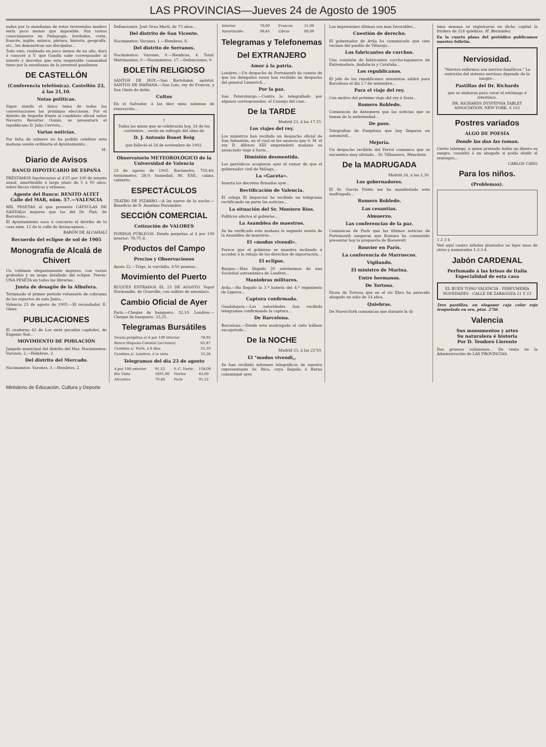LAS PROVINCIAS—Jueves 24 de Agosto de 1905
zados por la enseñanza de estas reverendas madres sería poco menos que imposible. Sus vastos conocimientos en Pedagogía, bordados, corte, francés, inglés, música, pintura, historia, geografía, etc., les demuestran sus discípulas...
Todo esto, realizado en poco menos de un año, dará á conocer á V. que Gandía sabe corresponder al interés y desvelos que esta respetable comunidad tiene por la enseñanza de la juventud gandiense.
DE CASTELLÓN
(Conferencia telefónica). Castellón 23, á las 21,10.
Notas políticas.
Sigue siendo el único tema de todas las conversaciones las próximas elecciones. Por el distrito de Segorbe frente al candidato oficial señor Navarro Reverter Gomis, se presentará el republicano D. Julio Cervera...
Varias noticias.
Por falta de número no ha podido celebrar esta mañana sesión ordinaria el Ayuntamiento...
M.
Diario de Avisos
BANCO HIPOTECARIO DE ESPAÑA
PRÉSTAMOS hipotecarios al 4'25 por 100 de interés anual, amortizable á largo plazo de 5 á 50 años, sobre fincas rústicas y urbanas.
Agente del Banco: BENITO ALTET
Calle del MAR, núm. 57.—VALENCIA
MIL PESETAS al que presente CÁPSULAS DE SANDALO mejores que las del Dr. Pizá, de Barcelona...
El Ayuntamiento saca á concurso el derribo de la casa núm. 12 de la calle de Arrancapinos...
BARÓN DE ALCAHALÍ
Recuerdo del eclipse de sol de 1905
Monografía de Alcalá de Chivert
Un volúmen elegantemente impreso, con varios grabados y un mapa detallado del eclipse. Precio: UNA PESETA en todas las librerías.
Junta de desagüe de la Albufera.
Terminado el primer período voluntario de cobranza de los repartos de esta Junta...
Valencia 23 de agosto de 1905.—El recaudador, E. Giner.
PUBLICACIONES
El cuaderno 42 de Los siete pecados capitales, de Eugenio Sué...
MOVIMIENTO DE POBLACIÓN
Juzgado municipal del distrito del Mar. Nacimientos: Varones, 2.—Hembras, 2.
Del distrito del Mercado.
Nacimientos: Varones, 3.—Hembras, 2.
Defunciones: José Grau Martí, de 73 años...
Del distrito de San Vicente.
Nacimientos: Varones, 1.—Hembras, 8.
Del distrito de Serranos.
Nacimientos: Varones, 0.—Hembras, 4. Total: Matrimonios, 0.—Nacimientos, 17.—Defunciones, 9.
BOLETÍN RELIGIOSO
SANTOS DE HOY.—San Bartolomé, apóstol. SANTOS DE MAÑANA.—San Luis, rey de Francia, y San Ginés de Arlés.
Cultos
En el Salvador, á las diez misa solemne de renovación...
†
Todas las misas que se celebrarán hoy, 24 de los corrientes... serán en sufragio del alma de
D. J. Antonio Bonet Reig
que falleció el 24 de noviembre de 1902.
Observatorio METEOROLÓGICO de la Universidad de Valencia
23 de agosto de 1905. Barómetro, 759,40; termómetro, 28,0; humedad, 86, ESE.; calma, cubierto.
ESPECTÁCULOS
TEATRO DE PIZARRO.—A las nueve de la noche.—Beneficio de D. Anselmo Fernández.
SECCIÓN COMERCIAL
Cotización de VALORES
FONDOS PÚBLICOS. Deuda perpetua al 4 por 100 interior: 78,75 d.
Productos del Campo
Precios y Observaciones
Ayora 22.—Trigo, la varchilla, 4'50 pesetas...
Movimiento del Puerto
BUQUES ENTRADOS EL 23 DE AGOSTO. Vapor Normandie, de Granville, con sulfato de amoníaco.
Cambio Oficial de Ayer
París.—Cheque de banquero: 32,10. Londres.—Cheque de banquero: 33,25.
Telegramas Bursátiles
| Deuda perpétua al 4 por 100 interior | 78,95 |
| Banco Hispano-Colonial (acciones) | 63,87 |
| Cambios s/. París, á 8 días | 25,10 |
| Cambios s/. Londres, á la vista | 33,28 |
Telegramas del día 23 de agosto
| 4 por 100 exterior | 91,52 | F.-C. Norte | 158,00 |
| Río Tinto | 1691,00 | Nortes | 43,90 |
| Alicantes | 79,40 | París | 91,52 |
| Interior | 70,00 | Francos | 31,90 |
| Amortizable | 98,45 | Libras | 00,00 |
Telegramas y Telefonemas
Del EXTRANJERO
Amor á la patria.
Londres.—Un despacho de Portsmouth da cuenta de que los delegados rusos han recibido un despacho del general Lienevich...
Por la paz.
San Petersburgo.—Contra lo telegrafiado por algunos corresponsales, el Consejo del czar...
De la TARDE
Madrid 23, á las 17,15.
Los viajes del rey.
Los ministros han recibido un despacho oficial de San Sebastián, en el cual se les anuncia que S. M. el rey D. Alfonso XIII emprenderá mañana su anunciado viaje á Soria...
Dimisión desmentida.
Los periódicos acogieron ayer el rumor de que el gobernador civil de Málaga...
La «Gaceta».
Inserta los decretos firmados ayer...
Rectificación de Valencia.
El colega El Imparcial ha recibido un telegrama rectificando en parte las noticias...
La situación del Sr. Montero Ríos.
Políticos afectos al gobierno...
La Asamblea de maestros.
Se ha verificado esta mañana la segunda sesión de la Asamblea de maestros...
El «modus vivendi».
Parece que el gobierno se muestra inclinado á acceder á la rebaja de los derechos de importación...
El eclipse.
Burgos.—Han llegado 20 astrónomos de una Sociedad astronómica de Londres...
Maniobras militares.
Avila.—Ha llegado la 3.ª batería del 4.º regimiento de Ligeros...
Captura confirmada.
Guadalajara.—Las autoridades han recibido telegramas confirmando la captura...
De Barcelona.
Barcelona.—Desde esta madrugada el cielo hállase encapotado...
De la NOCHE
Madrid 23, á las 22'50.
El "modus vivendi,,
Se han recibido informes telegráficos de nuestro representante Sr. Rica, cuya llegada á Berna comuniqué ayer.
Las impresiones últimas son mas favorables...
Cuestión de derecho.
El gobernador de Avila ha comunicado que cien vecinos del pueblo de Villarejo...
Los fabricantes de corchos.
Una comisión de fabricantes corcho-taponeros de Extremadura, Andalucía y Cataluña...
Los republicanos.
El jefe de los republicanos unionistas saldrá para Barcelona el día 1.º de setiembre...
Para el viaje del rey.
Con motivo del próximo viaje del rey á Soria...
Romero Robledo.
Comunican de Antequera que las noticias que se tienen de la enfermedad...
De paso.
Telegrafían de Pamplona que hoy llegaron en automóvil...
Mejoría.
Un despacho recibido del Ferrol comunica que se encuentra muy aliviado... Sr. Villanueva. Mencheta.
De la MADRUGADA
Madrid 24, á las 2,30.
Los gobernadores.
El Sr. García Prieto me ha manifestado esta madrugada...
Romero Robledo.
Las cesantías.
Almuerzo.
Las conferencias de la paz.
Comunican de París que las últimas noticias de Portsmouth aseguran que Komura ha consentido presentar hoy la propuesta de Roosevelt.
Rouvier en París.
La conferencia de Marruecos.
Vigilando.
El ministro de Marina.
Entre hermanos.
De Tortosa.
Dicen de Tortosa que en el río Ebro ha perecido ahogado un niño de 14 años.
Quiebras.
De Nueva-York comunican que durante la úl-
tima semana se registraron en dicha capital la friolera de 218 quiebras. H. Bermúdez.
En la cuarta plana del periódico publicamos nuestro folletín.
Nerviosidad.
"Nervios enfermos son nervios famélicos." La nutrición del sistema nervioso depende de la sangre...
Pastillas del Dr. Richards
que se elaboran para curar el estómago é intestinos.
DR. RICHARDS DYSPEPSIA TABLET ASSOCIATION, NEW YORK. S 102
Postres variados
ALGO DE POESÍA
Donde las dan las toman.
Cierto labriego, á quien prestado había un dinero su suegro, consultó á un abogado si podía eludir el reintegro...
CARLOS CANO
Para los niños.
(Problemas).
1 2 3 4
Ved aquí cuatro árboles plantados no lejos unos de otros y numerados 1-2-3-4.
Jabón CARDENAL
Perfumado á las brisas de Italia
Especialidad de esta casa
EL BUEN TONO VALENCIA · PERFUMERÍA NOVEDADES · CALLE DE ZARAGOZA 21 Y 23
Tres pastillas, en elegante caja color rojo troquelada en oro, ptas. 2'50.
Valencia
Sus monumentos y artes
Su naturaleza é historia
Por D. Teodoro Llorente
Dos gruesos volúmenes... De venta en la Administración de LAS PROVINCIAS.
Ministerio de Educación, Cultura y Deporte